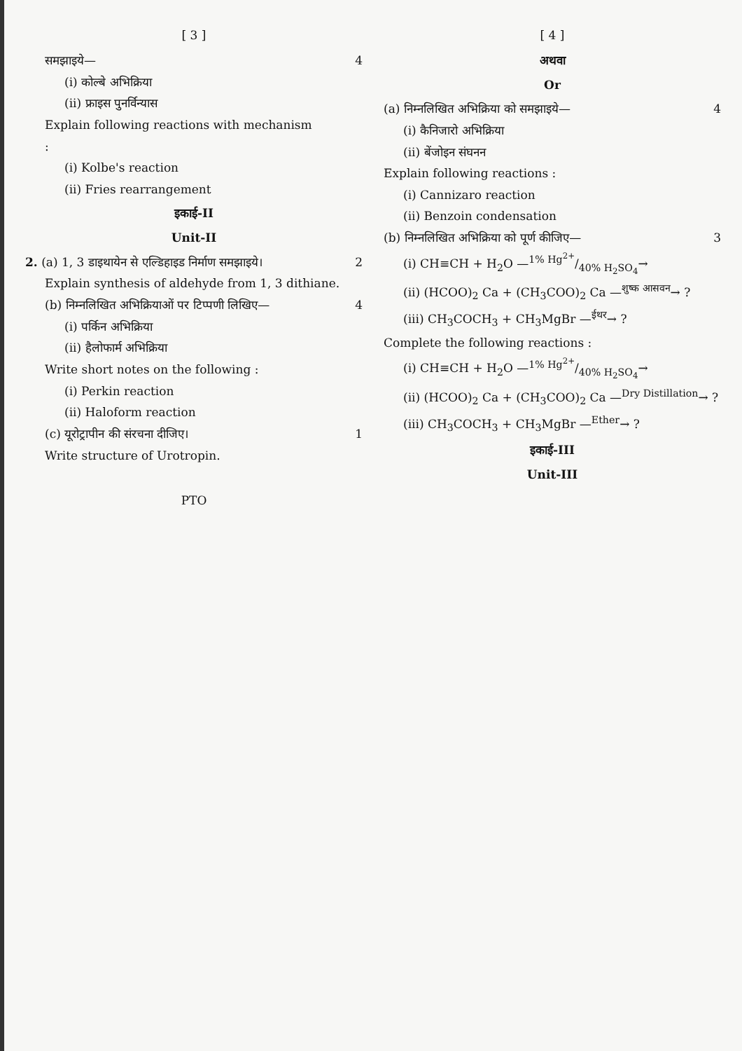[ 3 ]
समझाइये— 4
(i) कोल्बे अभिक्रिया
(ii) फ्राइस पुनर्विन्यास
Explain following reactions with mechanism
:
(i) Kolbe's reaction
(ii) Fries rearrangement
इकाई-II
Unit-II
2. (a) 1, 3 डाइथायेन से एल्डिहाइड निर्माण समझाइये। 2
Explain synthesis of aldehyde from 1, 3 dithiane.
(b) निम्नलिखित अभिक्रियाओं पर टिप्पणी लिखिए— 4
(i) पर्किन अभिक्रिया
(ii) हैलोफार्म अभिक्रिया
Write short notes on the following :
(i) Perkin reaction
(ii) Haloform reaction
(c) यूरोट्रापीन की संरचना दीजिए। 1
Write structure of Urotropin.
PTO
[ 4 ]
अथवा
Or
(a) निम्नलिखित अभिक्रिया को समझाइये— 4
(i) कैनिजारो अभिक्रिया
(ii) बेंजोइन संघनन
Explain following reactions :
(i) Cannizaro reaction
(ii) Benzoin condensation
(b) निम्नलिखित अभिक्रिया को पूर्ण कीजिए— 3
(i) CH≡CH + H<sub>2</sub>O —1% Hg<sup>2+</sup>/40% H<sub>2</sub>SO<sub>4</sub>→
(ii) (HCOO)<sub>2</sub> Ca + (CH<sub>3</sub>COO)<sub>2</sub> Ca —<sup>शुष्क आसवन</sup>→ ?
(iii) CH<sub>3</sub>COCH<sub>3</sub> + CH<sub>3</sub>MgBr —<sup>ईथर</sup>→ ?
Complete the following reactions :
(i) CH≡CH + H<sub>2</sub>O —1% Hg<sup>2+</sup>/40% H<sub>2</sub>SO<sub>4</sub>→
(ii) (HCOO)<sub>2</sub> Ca + (CH<sub>3</sub>COO)<sub>2</sub> Ca —<sup>Dry Distillation</sup>→ ?
(iii) CH<sub>3</sub>COCH<sub>3</sub> + CH<sub>3</sub>MgBr —<sup>Ether</sup>→ ?
इकाई-III
Unit-III